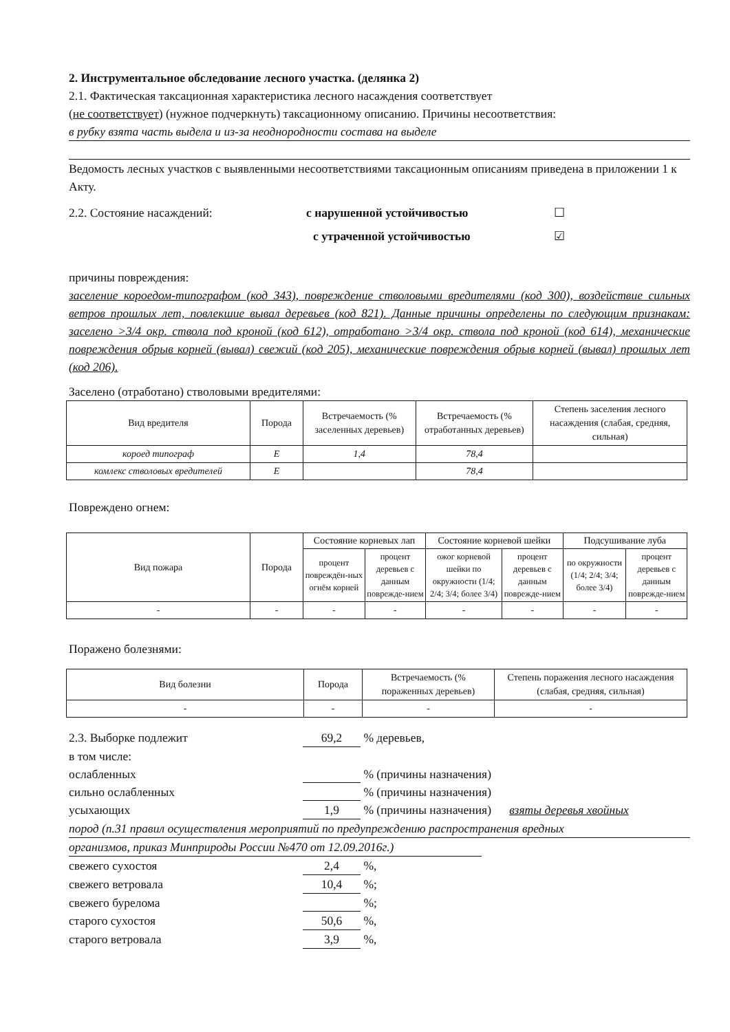2. Инструментальное обследование лесного участка. (делянка 2)
2.1. Фактическая таксационная характеристика лесного насаждения соответствует
(не соответствует) (нужное подчеркнуть) таксационному описанию. Причины несоответствия:
в рубку взята часть выдела и из-за неоднородности состава на выделе
Ведомость лесных участков с выявленными несоответствиями таксационным описаниям приведена в приложении 1 к Акту.
2.2. Состояние насаждений: с нарушенной устойчивостью ☐
с утраченной устойчивостью ☑
причины повреждения:
заселение короедом-типографом (код 343), повреждение стволовыми вредителями (код 300), воздействие сильных ветров прошлых лет, повлекшие вывал деревьев (код 821). Данные причины определены по следующим признакам: заселено >3/4 окр. ствола под кроной (код 612), отработано >3/4 окр. ствола под кроной (код 614), механические повреждения обрыв корней (вывал) свежий (код 205), механические повреждения обрыв корней (вывал) прошлых лет (код 206).
Заселено (отработано) стволовыми вредителями:
| Вид вредителя | Порода | Встречаемость (% заселенных деревьев) | Встречаемость (% отработанных деревьев) | Степень заселения лесного насаждения (слабая, средняя, сильная) |
| --- | --- | --- | --- | --- |
| короед типограф | Е | 1,4 | 78,4 | |
| комлекс стволовых вредителей | Е | | 78,4 | |
Повреждено огнем:
| Вид пожара | Порода | Состояние корневых лап | | Состояние корневой шейки | | Подсушивание луба | |
| --- | --- | --- | --- | --- | --- | --- | --- |
| | | процент повреждён-ных огнём корней | процент деревьев с данным поврежде-нием | ожог корневой шейки по окружности (1/4; 2/4; 3/4; более 3/4) | процент деревьев с данным поврежде-нием | по окружности (1/4; 2/4; 3/4; более 3/4) | процент деревьев с данным поврежде-нием |
| - | - | - | - | - | - | - | - |
Поражено болезнями:
| Вид болезни | Порода | Встречаемость (% пораженных деревьев) | Степень поражения лесного насаждения (слабая, средняя, сильная) |
| --- | --- | --- | --- |
| - | - | - | - |
2.3. Выборке подлежит 69,2 % деревьев,
в том числе:
ослабленных % (причины назначения)
сильно ослабленных % (причины назначения)
усыхающих 1,9 % (причины назначения) взяты деревья хвойных
пород (п.31 правил осуществления мероприятий по предупреждению распространения вредных
организмов, приказ Минприроды России №470 от 12.09.2016г.)
свежего сухостоя 2,4 %,
свежего ветровала 10,4 %;
свежего бурелома %;
старого сухостоя 50,6 %,
старого ветровала 3,9 %,